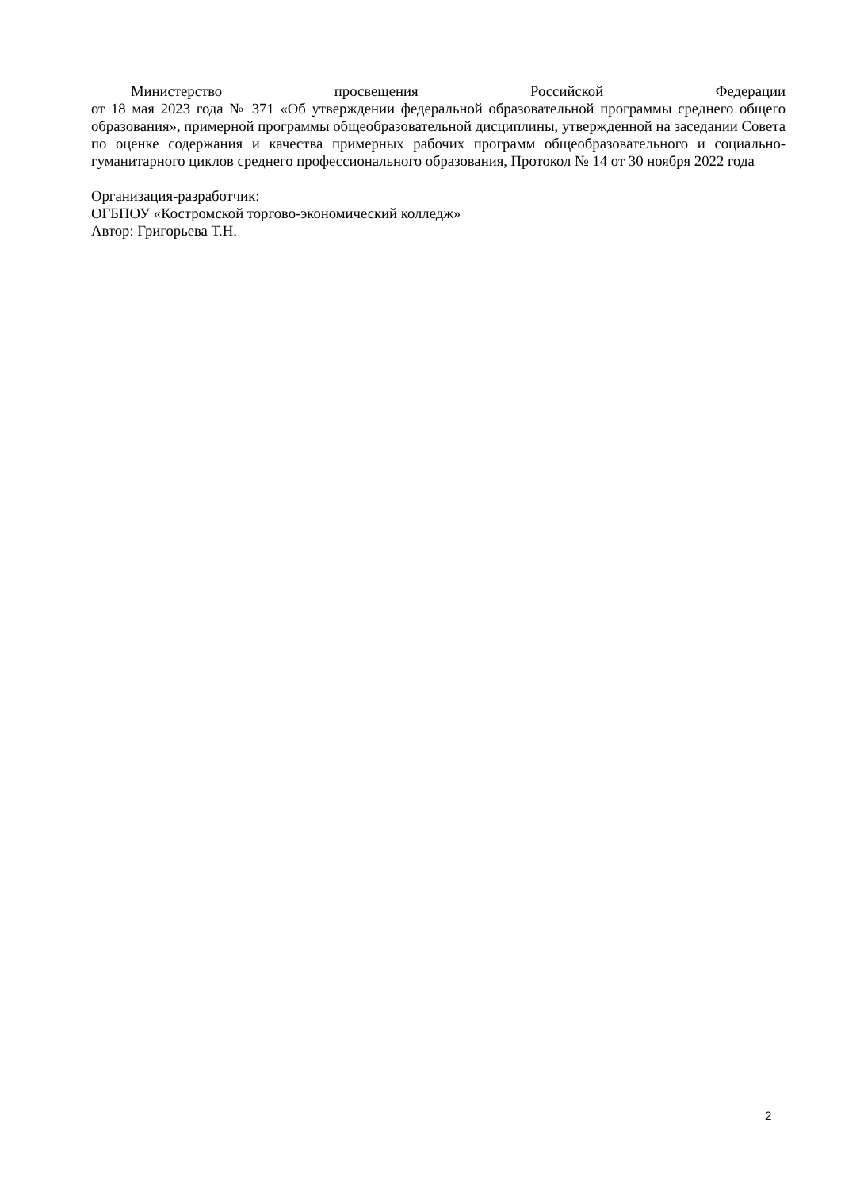Министерство просвещения Российской Федерации
от 18 мая 2023 года № 371 «Об утверждении федеральной образовательной программы среднего общего образования», примерной программы общеобразовательной дисциплины, утвержденной на заседании Совета по оценке содержания и качества примерных рабочих программ общеобразовательного и социально-гуманитарного циклов среднего профессионального образования, Протокол № 14 от 30 ноября 2022 года
Организация-разработчик:
ОГБПОУ «Костромской торгово-экономический колледж»
Автор: Григорьева Т.Н.
2